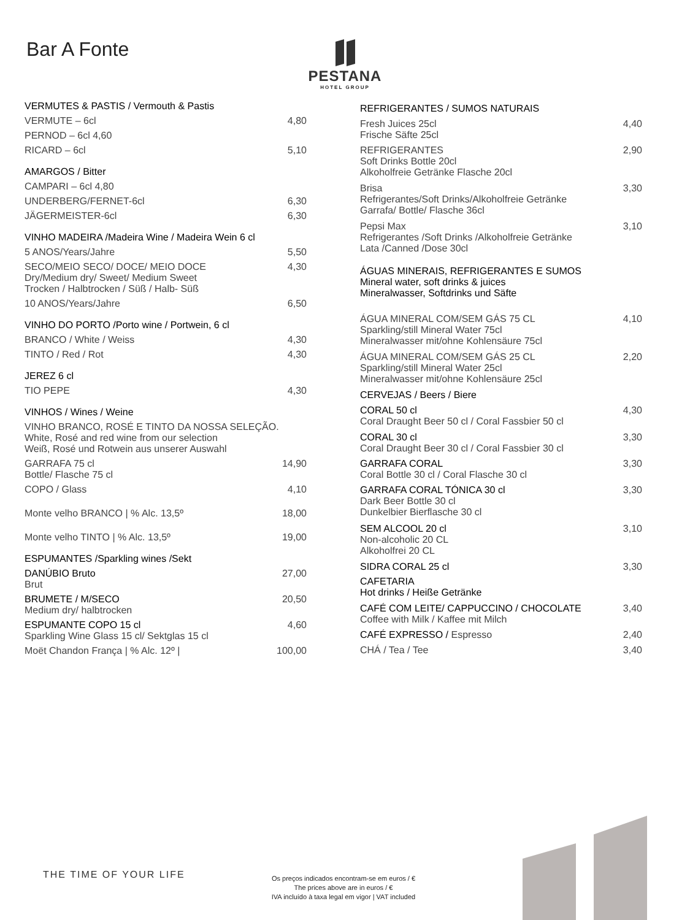Bar A Fonte
PESTANA
HOTEL GROUP
| VERMUTES & PASTIS / Vermouth & Pastis | |
| VERMUTE – 6cl | 4,80 |
| PERNOD – 6cl 4,60 | |
| RICARD – 6cl | 5,10 |
| AMARGOS / Bitter | |
| CAMPARI – 6cl 4,80 | |
| UNDERBERG/FERNET-6cl | 6,30 |
| JÄGERMEISTER-6cl | 6,30 |
| VINHO MADEIRA /Madeira Wine / Madeira Wein 6 cl | |
| 5 ANOS/Years/Jahre | 5,50 |
| SECO/MEIO SECO/ DOCE/ MEIO DOCE Dry/Medium dry/ Sweet/ Medium Sweet Trocken / Halbtrocken / Süß / Halb- Süß | 4,30 |
| 10 ANOS/Years/Jahre | 6,50 |
| VINHO DO PORTO /Porto wine / Portwein, 6 cl | |
| BRANCO / White / Weiss | 4,30 |
| TINTO / Red / Rot | 4,30 |
| JEREZ 6 cl | |
| TIO PEPE | 4,30 |
| VINHOS / Wines / Weine | |
| VINHO BRANCO, ROSÉ E TINTO DA NOSSA SELEÇÃO. White, Rosé and red wine from our selection Weiß, Rosé und Rotwein aus unserer Auswahl | |
| GARRAFA 75 cl Bottle/ Flasche 75 cl | 14,90 |
| COPO / Glass | 4,10 |
| Monte velho BRANCO / % Alc. 13,5º | 18,00 |
| Monte velho TINTO / % Alc. 13,5º | 19,00 |
| ESPUMANTES /Sparkling wines /Sekt | |
| DANÚBIO Bruto Brut | 27,00 |
| BRUMETE / M/SECO Medium dry/ halbtrocken | 20,50 |
| ESPUMANTE COPO 15 cl Sparkling Wine Glass 15 cl/ Sektglas 15 cl | 4,60 |
| Moët Chandon França / % Alc. 12º / | 100,00 |
| REFRIGERANTES / SUMOS NATURAIS | |
| Fresh Juices 25cl Frische Säfte 25cl | 4,40 |
| REFRIGERANTES Soft Drinks Bottle 20cl Alkoholfreie Getränke Flasche 20cl | 2,90 |
| Brisa Refrigerantes/Soft Drinks/Alkoholfreie Getränke Garrafa/ Bottle/ Flasche 36cl | 3,30 |
| Pepsi Max Refrigerantes /Soft Drinks /Alkoholfreie Getränke Lata /Canned /Dose 30cl | 3,10 |
| ÁGUAS MINERAIS, REFRIGERANTES E SUMOS Mineral water, soft drinks & juices Mineralwasser, Softdrinks und Säfte | |
| ÁGUA MINERAL COM/SEM GÁS 75 CL Sparkling/still Mineral Water 75cl Mineralwasser mit/ohne Kohlensäure 75cl | 4,10 |
| ÁGUA MINERAL COM/SEM GÁS 25 CL Sparkling/still Mineral Water 25cl Mineralwasser mit/ohne Kohlensäure 25cl | 2,20 |
| CERVEJAS / Beers / Biere | |
| CORAL 50 cl Coral Draught Beer 50 cl / Coral Fassbier 50 cl | 4,30 |
| CORAL 30 cl Coral Draught Beer 30 cl / Coral Fassbier 30 cl | 3,30 |
| GARRAFA CORAL Coral Bottle 30 cl / Coral Flasche 30 cl | 3,30 |
| GARRAFA CORAL TÓNICA 30 cl Dark Beer Bottle 30 cl Dunkelbier Bierflasche 30 cl | 3,30 |
| SEM ALCOOL 20 cl Non-alcoholic 20 CL Alkoholfrei 20 CL | 3,10 |
| SIDRA CORAL 25 cl | 3,30 |
| CAFETARIA Hot drinks / Heiße Getränke | |
| CAFÉ COM LEITE/ CAPPUCCINO / CHOCOLATE Coffee with Milk / Kaffee mit Milch | 3,40 |
| CAFÉ EXPRESSO / Espresso | 2,40 |
| CHÁ / Tea / Tee | 3,40 |
THE TIME OF YOUR LIFE
Os preços indicados encontram-se em euros / €
The prices above are in euros / €
IVA incluído à taxa legal em vigor | VAT included